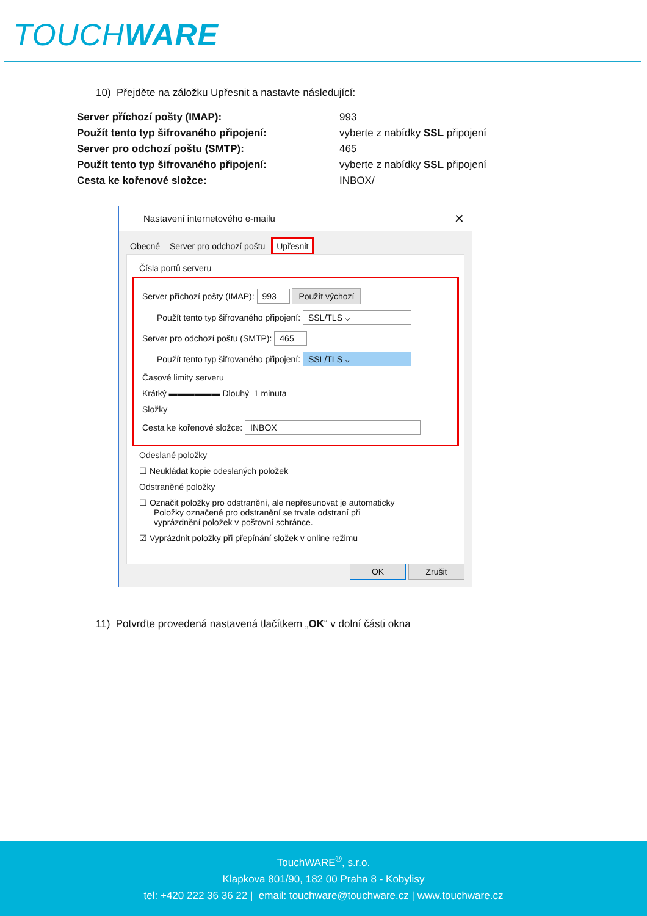TOUCHWARE
10) Přejděte na záložku Upřesnit a nastavte následující:
| Server příchozí pošty (IMAP): | 993 |
| Použít tento typ šifrovaného připojení: | vyberte z nabídky SSL připojení |
| Server pro odchozí poštu (SMTP): | 465 |
| Použít tento typ šifrovaného připojení: | vyberte z nabídky SSL připojení |
| Cesta ke kořenové složce: | INBOX/ |
Nastavení internetového e-mailu ✕
Obecné Server pro odchozí poštu Upřesnit
Čísla portů serveru
Server příchozí pošty (IMAP): 993 Použít výchozí
Použít tento typ šifrovaného připojení: SSL/TLS ⌵
Server pro odchozí poštu (SMTP): 465
Použít tento typ šifrovaného připojení: SSL/TLS ⌵
Časové limity serveru
Krátký ▬▬▬▬▬▬ Dlouhý 1 minuta
Složky
Cesta ke kořenové složce: INBOX
Odeslané položky
☐ Neukládat kopie odeslaných položek
Odstraněné položky
☐ Označit položky pro odstranění, ale nepřesunovat je automaticky
Položky označené pro odstranění se trvale odstraní při
vyprázdnění položek v poštovní schránce.
☑ Vyprázdnit položky při přepínání složek v online režimu
OK Zrušit
11) Potvrďte provedená nastavená tlačítkem „OK“ v dolní části okna
TouchWARE<sup>®</sup>, s.r.o.
Klapkova 801/90, 182 00 Praha 8 - Kobylisy
tel: +420 222 36 36 22 | email: touchware@touchware.cz | www.touchware.cz